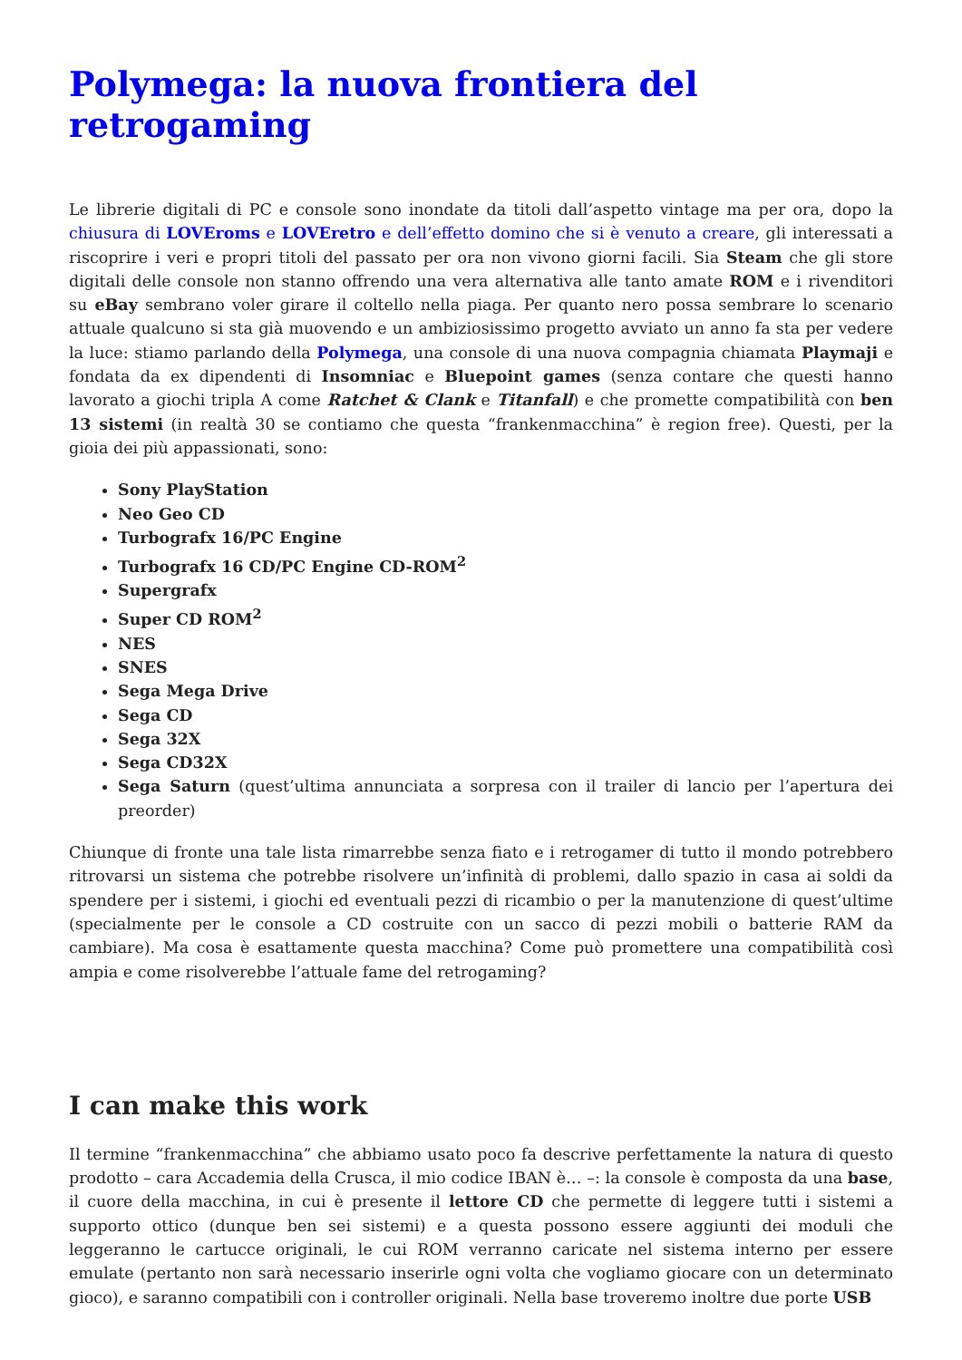Polymega: la nuova frontiera del retrogaming
Le librerie digitali di PC e console sono inondate da titoli dall’aspetto vintage ma per ora, dopo la chiusura di LOVEroms e LOVEretro e dell’effetto domino che si è venuto a creare, gli interessati a riscoprire i veri e propri titoli del passato per ora non vivono giorni facili. Sia Steam che gli store digitali delle console non stanno offrendo una vera alternativa alle tanto amate ROM e i rivenditori su eBay sembrano voler girare il coltello nella piaga. Per quanto nero possa sembrare lo scenario attuale qualcuno si sta già muovendo e un ambiziosissimo progetto avviato un anno fa sta per vedere la luce: stiamo parlando della Polymega, una console di una nuova compagnia chiamata Playmaji e fondata da ex dipendenti di Insomniac e Bluepoint games (senza contare che questi hanno lavorato a giochi tripla A come Ratchet & Clank e Titanfall) e che promette compatibilità con ben 13 sistemi (in realtà 30 se contiamo che questa “frankenmacchina” è region free). Questi, per la gioia dei più appassionati, sono:
Sony PlayStation
Neo Geo CD
Turbografx 16/PC Engine
Turbografx 16 CD/PC Engine CD-ROM<sup>2</sup>
Supergrafx
Super CD ROM<sup>2</sup>
NES
SNES
Sega Mega Drive
Sega CD
Sega 32X
Sega CD32X
Sega Saturn (quest’ultima annunciata a sorpresa con il trailer di lancio per l’apertura dei preorder)
Chiunque di fronte una tale lista rimarrebbe senza fiato e i retrogamer di tutto il mondo potrebbero ritrovarsi un sistema che potrebbe risolvere un’infinità di problemi, dallo spazio in casa ai soldi da spendere per i sistemi, i giochi ed eventuali pezzi di ricambio o per la manutenzione di quest’ultime (specialmente per le console a CD costruite con un sacco di pezzi mobili o batterie RAM da cambiare). Ma cosa è esattamente questa macchina? Come può promettere una compatibilità così ampia e come risolverebbe l’attuale fame del retrogaming?
I can make this work
Il termine “frankenmacchina” che abbiamo usato poco fa descrive perfettamente la natura di questo prodotto – cara Accademia della Crusca, il mio codice IBAN è… –: la console è composta da una base, il cuore della macchina, in cui è presente il lettore CD che permette di leggere tutti i sistemi a supporto ottico (dunque ben sei sistemi) e a questa possono essere aggiunti dei moduli che leggeranno le cartucce originali, le cui ROM verranno caricate nel sistema interno per essere emulate (pertanto non sarà necessario inserirle ogni volta che vogliamo giocare con un determinato gioco), e saranno compatibili con i controller originali. Nella base troveremo inoltre due porte USB